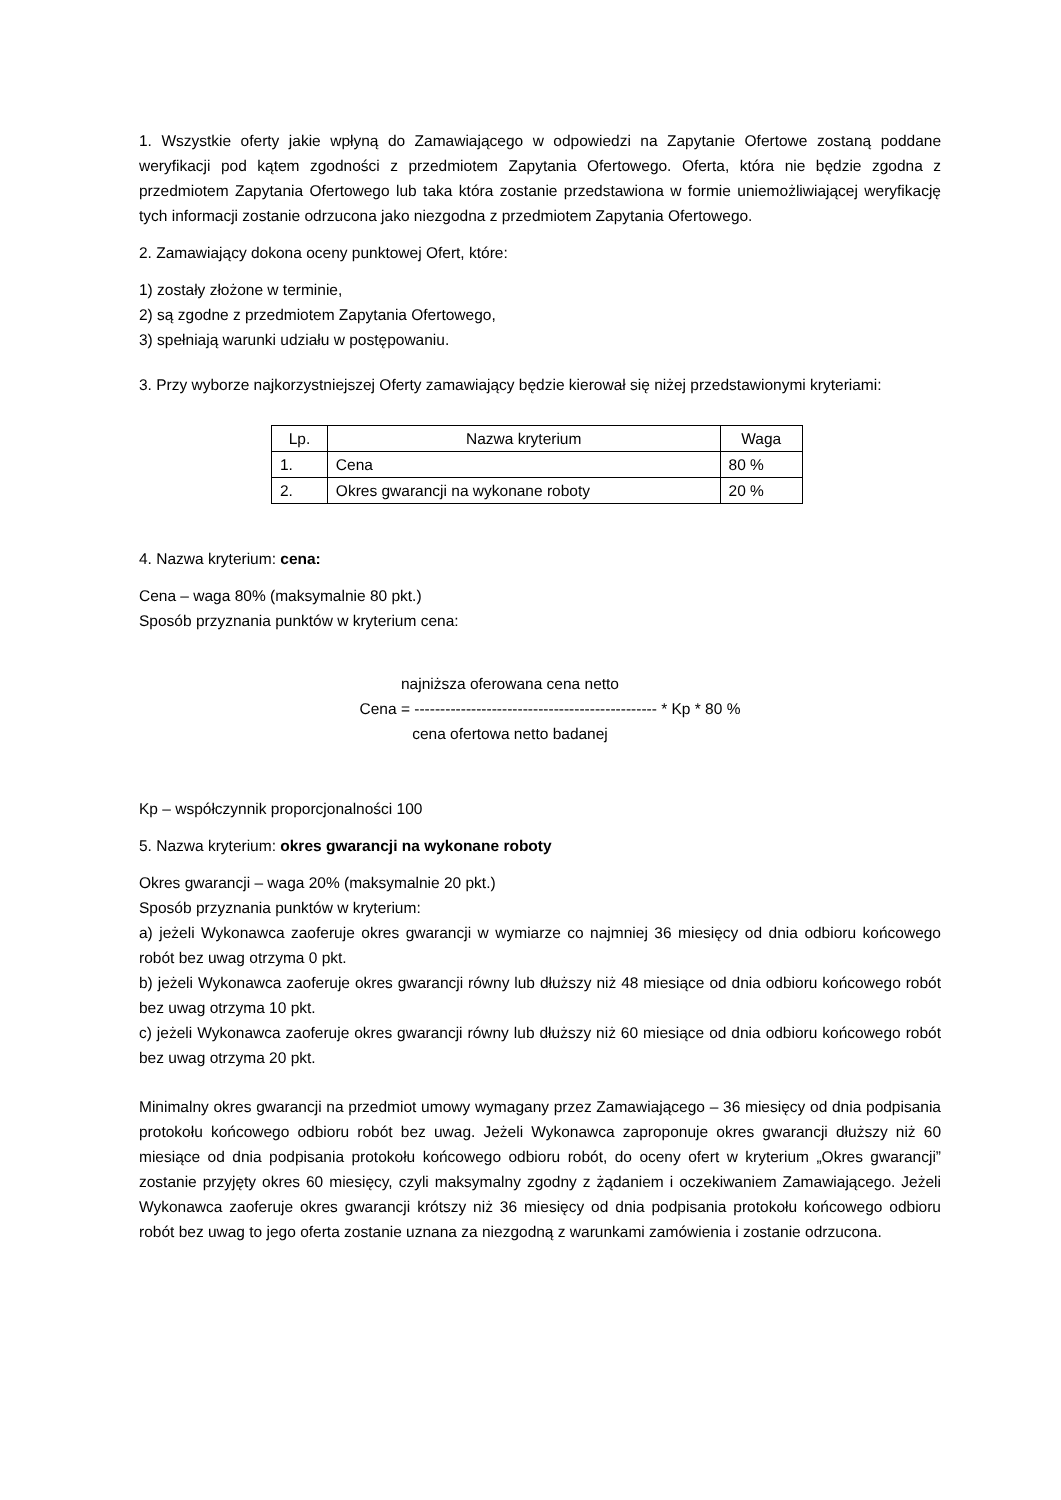1. Wszystkie oferty jakie wpłyną do Zamawiającego w odpowiedzi na Zapytanie Ofertowe zostaną poddane weryfikacji pod kątem zgodności z przedmiotem Zapytania Ofertowego. Oferta, która nie będzie zgodna z przedmiotem Zapytania Ofertowego lub taka która zostanie przedstawiona w formie uniemożliwiającej weryfikację tych informacji zostanie odrzucona jako niezgodna z przedmiotem Zapytania Ofertowego.
2. Zamawiający dokona oceny punktowej Ofert, które:
1) zostały złożone w terminie,
2) są zgodne z przedmiotem Zapytania Ofertowego,
3) spełniają warunki udziału w postępowaniu.
3. Przy wyborze najkorzystniejszej Oferty zamawiający będzie kierował się niżej przedstawionymi kryteriami:
| Lp. | Nazwa kryterium | Waga |
| 1. | Cena | 80 % |
| 2. | Okres gwarancji na wykonane roboty | 20 % |
4. Nazwa kryterium: cena:
Cena – waga 80% (maksymalnie 80 pkt.)
Sposób przyznania punktów w kryterium cena:
najniższa oferowana cena netto
Cena = ----------------------------------------------- * Kp * 80 %
cena ofertowa netto badanej
Kp – współczynnik proporcjonalności 100
5. Nazwa kryterium: okres gwarancji na wykonane roboty
Okres gwarancji – waga 20% (maksymalnie 20 pkt.)
Sposób przyznania punktów w kryterium:
a) jeżeli Wykonawca zaoferuje okres gwarancji w wymiarze co najmniej 36 miesięcy od dnia odbioru końcowego robót bez uwag otrzyma 0 pkt.
b) jeżeli Wykonawca zaoferuje okres gwarancji równy lub dłuższy niż 48 miesiące od dnia odbioru końcowego robót bez uwag otrzyma 10 pkt.
c) jeżeli Wykonawca zaoferuje okres gwarancji równy lub dłuższy niż 60 miesiące od dnia odbioru końcowego robót bez uwag otrzyma 20 pkt.
Minimalny okres gwarancji na przedmiot umowy wymagany przez Zamawiającego – 36 miesięcy od dnia podpisania protokołu końcowego odbioru robót bez uwag. Jeżeli Wykonawca zaproponuje okres gwarancji dłuższy niż 60 miesiące od dnia podpisania protokołu końcowego odbioru robót, do oceny ofert w kryterium „Okres gwarancji” zostanie przyjęty okres 60 miesięcy, czyli maksymalny zgodny z żądaniem i oczekiwaniem Zamawiającego. Jeżeli Wykonawca zaoferuje okres gwarancji krótszy niż 36 miesięcy od dnia podpisania protokołu końcowego odbioru robót bez uwag to jego oferta zostanie uznana za niezgodną z warunkami zamówienia i zostanie odrzucona.